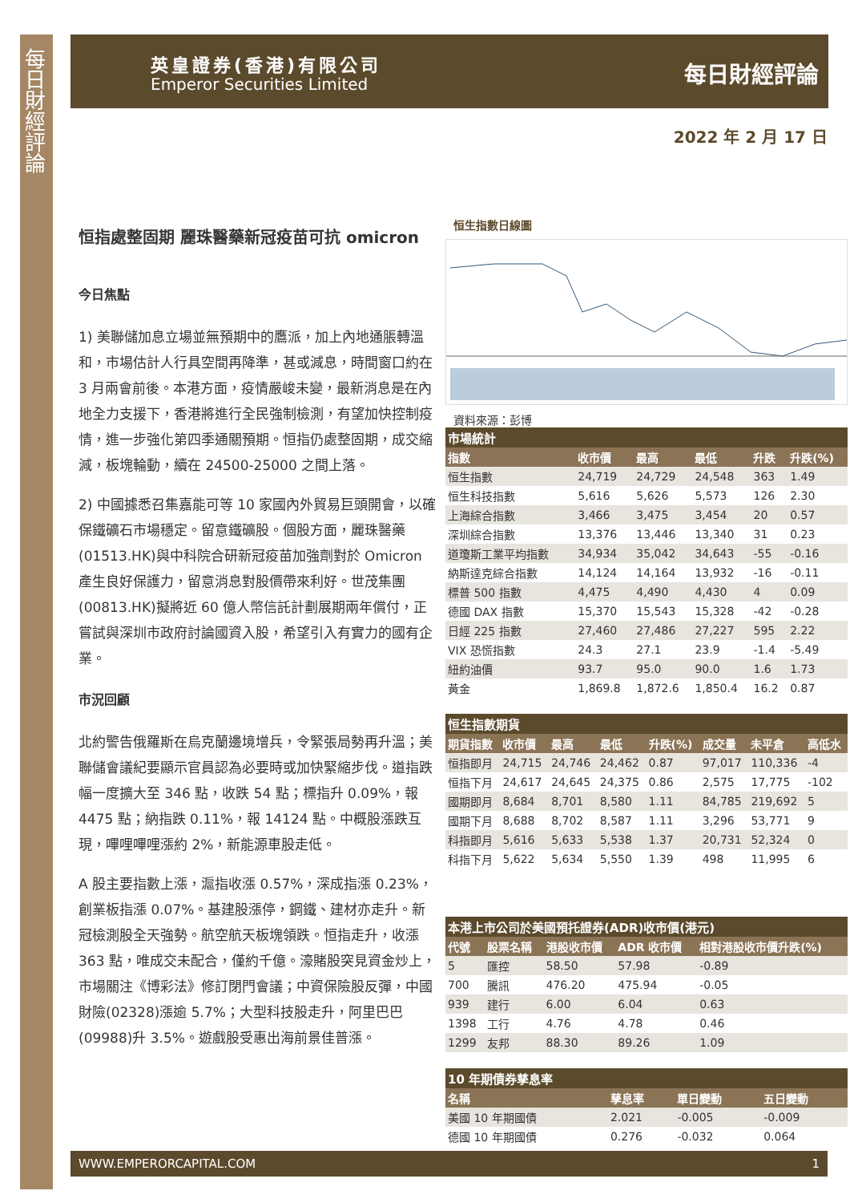每日財經評論
英皇證券(香港)有限公司
Emperor Securities Limited
每日財經評論
2022 年 2 月 17 日
恒指處整固期 麗珠醫藥新冠疫苗可抗 omicron
今日焦點
1) 美聯儲加息立場並無預期中的鷹派，加上內地通脹轉溫和，市場估計人行具空間再降準，甚或減息，時間窗口約在 3 月兩會前後。本港方面，疫情嚴峻未變，最新消息是在內地全力支援下，香港將進行全民強制檢測，有望加快控制疫情，進一步強化第四季通關預期。恒指仍處整固期，成交縮減，板塊輪動，續在 24500-25000 之間上落。
2) 中國據悉召集嘉能可等 10 家國內外貿易巨頭開會，以確保鐵礦石市場穩定。留意鐵礦股。個股方面，麗珠醫藥(01513.HK)與中科院合研新冠疫苗加強劑對於 Omicron 產生良好保護力，留意消息對股價帶來利好。世茂集團(00813.HK)擬將近 60 億人幣信託計劃展期兩年償付，正嘗試與深圳市政府討論國資入股，希望引入有實力的國有企業。
市況回顧
北約警告俄羅斯在烏克蘭邊境增兵，令緊張局勢再升溫；美聯儲會議紀要顯示官員認為必要時或加快緊縮步伐。道指跌幅一度擴大至 346 點，收跌 54 點；標指升 0.09%，報 4475 點；納指跌 0.11%，報 14124 點。中概股漲跌互現，嗶哩嗶哩漲約 2%，新能源車股走低。
A 股主要指數上漲，滬指收漲 0.57%，深成指漲 0.23%，創業板指漲 0.07%。基建股漲停，鋼鐵、建材亦走升。新冠檢測股全天強勢。航空航天板塊領跌。恒指走升，收漲 363 點，唯成交未配合，僅約千億。濠賭股突見資金炒上，市場關注《博彩法》修訂閉門會議；中資保險股反彈，中國財險(02328)漲逾 5.7%；大型科技股走升，阿里巴巴(09988)升 3.5%。遊戲股受惠出海前景佳普漲。
恒生指數日線圖
資料來源：彭博
市場統計
| 指數 | 收市價 | 最高 | 最低 | 升跌 | 升跌(%) |
| --- | --- | --- | --- | --- | --- |
| 恒生指數 | 24,719 | 24,729 | 24,548 | 363 | 1.49 |
| 恒生科技指數 | 5,616 | 5,626 | 5,573 | 126 | 2.30 |
| 上海綜合指數 | 3,466 | 3,475 | 3,454 | 20 | 0.57 |
| 深圳綜合指數 | 13,376 | 13,446 | 13,340 | 31 | 0.23 |
| 道瓊斯工業平均指數 | 34,934 | 35,042 | 34,643 | -55 | -0.16 |
| 納斯達克綜合指數 | 14,124 | 14,164 | 13,932 | -16 | -0.11 |
| 標普 500 指數 | 4,475 | 4,490 | 4,430 | 4 | 0.09 |
| 德國 DAX 指數 | 15,370 | 15,543 | 15,328 | -42 | -0.28 |
| 日經 225 指數 | 27,460 | 27,486 | 27,227 | 595 | 2.22 |
| VIX 恐慌指數 | 24.3 | 27.1 | 23.9 | -1.4 | -5.49 |
| 紐約油價 | 93.7 | 95.0 | 90.0 | 1.6 | 1.73 |
| 黃金 | 1,869.8 | 1,872.6 | 1,850.4 | 16.2 | 0.87 |
恒生指數期貨
| 期貨指數 | 收市價 | 最高 | 最低 | 升跌(%) | 成交量 | 未平倉 | 高低水 |
| --- | --- | --- | --- | --- | --- | --- | --- |
| 恒指即月 | 24,715 | 24,746 | 24,462 | 0.87 | 97,017 | 110,336 | -4 |
| 恒指下月 | 24,617 | 24,645 | 24,375 | 0.86 | 2,575 | 17,775 | -102 |
| 國期即月 | 8,684 | 8,701 | 8,580 | 1.11 | 84,785 | 219,692 | 5 |
| 國期下月 | 8,688 | 8,702 | 8,587 | 1.11 | 3,296 | 53,771 | 9 |
| 科指即月 | 5,616 | 5,633 | 5,538 | 1.37 | 20,731 | 52,324 | 0 |
| 科指下月 | 5,622 | 5,634 | 5,550 | 1.39 | 498 | 11,995 | 6 |
本港上市公司於美國預托證券(ADR)收市價(港元)
| 代號 | 股票名稱 | 港股收市價 | ADR 收市價 | 相對港股收市價升跌(%) |
| --- | --- | --- | --- | --- |
| 5 | 匯控 | 58.50 | 57.98 | -0.89 |
| 700 | 騰訊 | 476.20 | 475.94 | -0.05 |
| 939 | 建行 | 6.00 | 6.04 | 0.63 |
| 1398 | 工行 | 4.76 | 4.78 | 0.46 |
| 1299 | 友邦 | 88.30 | 89.26 | 1.09 |
10 年期債券孳息率
| 名稱 | 孳息率 | 單日變動 | 五日變動 |
| --- | --- | --- | --- |
| 美國 10 年期國債 | 2.021 | -0.005 | -0.009 |
| 德國 10 年期國債 | 0.276 | -0.032 | 0.064 |
WWW.EMPERORCAPITAL.COM 1